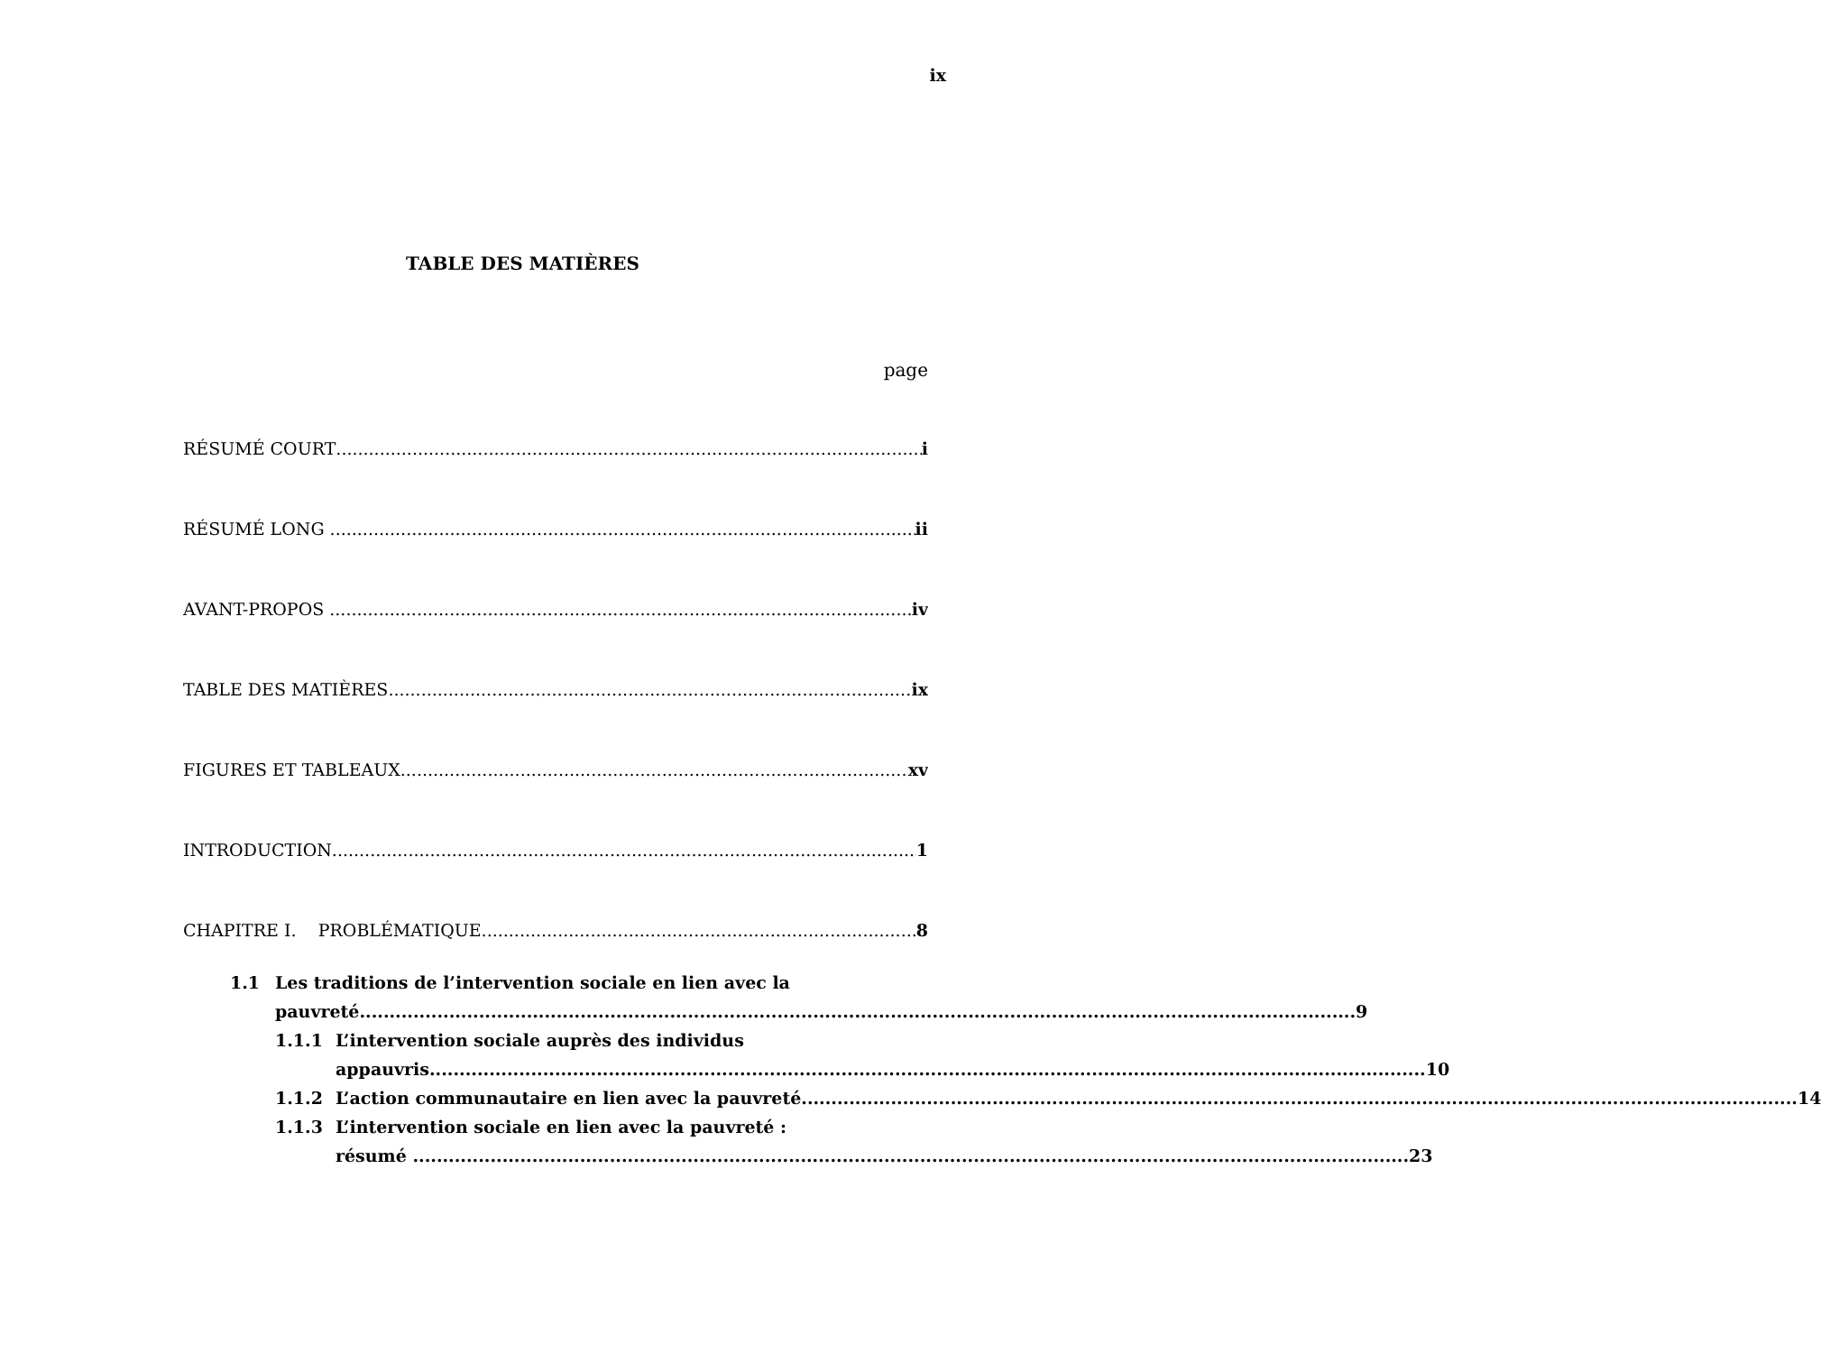ix
TABLE DES MATIÈRES
page
RÉSUMÉ COURT i
RÉSUMÉ LONG ii
AVANT-PROPOS iv
TABLE DES MATIÈRES ix
FIGURES ET TABLEAUX xv
INTRODUCTION 1
CHAPITRE I. PROBLÉMATIQUE 8
1.1 Les traditions de l’intervention sociale en lien avec la
pauvreté 9
1.1.1 L’intervention sociale auprès des individus
appauvris 10
1.1.2 L’action communautaire en lien avec la pauvreté 14
1.1.3 L’intervention sociale en lien avec la pauvreté :
résumé 23